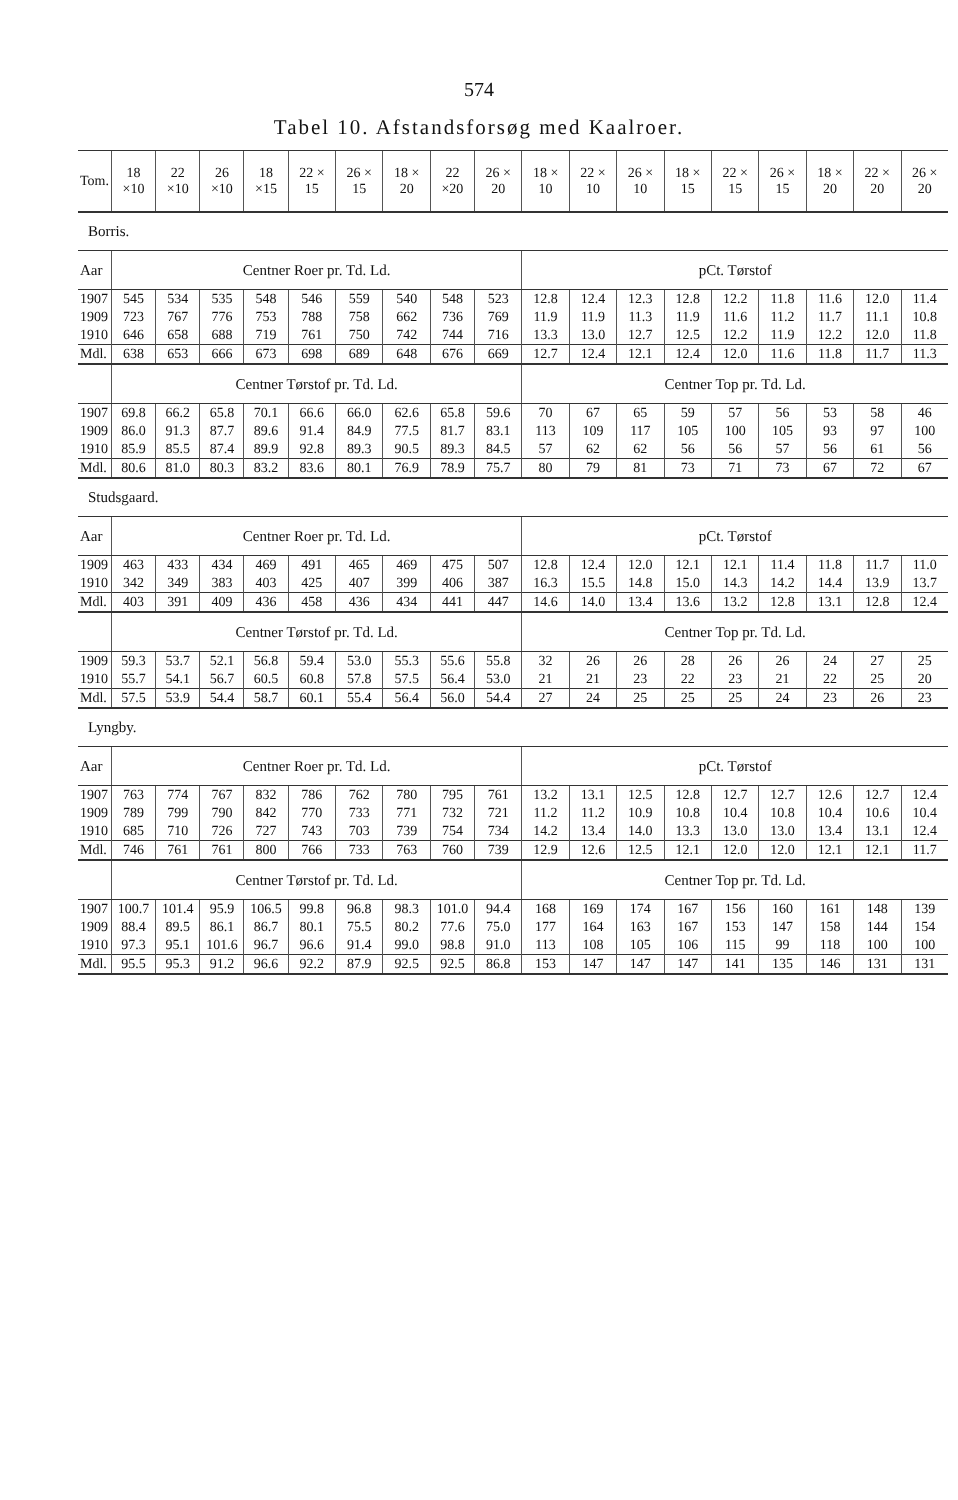574
Tabel 10. Afstandsforsøg med Kaalroer.
| Tom. | 18 ×10 | 22 ×10 | 26 ×10 | 18 ×15 | 22 × 15 | 26 × 15 | 18 × 20 | 22 ×20 | 26 × 20 | 18 × 10 | 22 × 10 | 26 × 10 | 18 × 15 | 22 × 15 | 26 × 15 | 18 × 20 | 22 × 20 | 26 × 20 |
| Borris. | | | | | | | | | | | | | | | | | | |
| Aar | Centner Roer pr. Td. Ld. | | | | | | | | | pCt. Tørstof | | | | | | | | |
| 1907 | 545 | 534 | 535 | 548 | 546 | 559 | 540 | 548 | 523 | 12.8 | 12.4 | 12.3 | 12.8 | 12.2 | 11.8 | 11.6 | 12.0 | 11.4 |
| 1909 | 723 | 767 | 776 | 753 | 788 | 758 | 662 | 736 | 769 | 11.9 | 11.9 | 11.3 | 11.9 | 11.6 | 11.2 | 11.7 | 11.1 | 10.8 |
| 1910 | 646 | 658 | 688 | 719 | 761 | 750 | 742 | 744 | 716 | 13.3 | 13.0 | 12.7 | 12.5 | 12.2 | 11.9 | 12.2 | 12.0 | 11.8 |
| Mdl. | 638 | 653 | 666 | 673 | 698 | 689 | 648 | 676 | 669 | 12.7 | 12.4 | 12.1 | 12.4 | 12.0 | 11.6 | 11.8 | 11.7 | 11.3 |
| | Centner Tørstof pr. Td. Ld. | | | | | | | | | Centner Top pr. Td. Ld. | | | | | | | | |
| 1907 | 69.8 | 66.2 | 65.8 | 70.1 | 66.6 | 66.0 | 62.6 | 65.8 | 59.6 | 70 | 67 | 65 | 59 | 57 | 56 | 53 | 58 | 46 |
| 1909 | 86.0 | 91.3 | 87.7 | 89.6 | 91.4 | 84.9 | 77.5 | 81.7 | 83.1 | 113 | 109 | 117 | 105 | 100 | 105 | 93 | 97 | 100 |
| 1910 | 85.9 | 85.5 | 87.4 | 89.9 | 92.8 | 89.3 | 90.5 | 89.3 | 84.5 | 57 | 62 | 62 | 56 | 56 | 57 | 56 | 61 | 56 |
| Mdl. | 80.6 | 81.0 | 80.3 | 83.2 | 83.6 | 80.1 | 76.9 | 78.9 | 75.7 | 80 | 79 | 81 | 73 | 71 | 73 | 67 | 72 | 67 |
| Studsgaard. | | | | | | | | | | | | | | | | | | |
| Aar | Centner Roer pr. Td. Ld. | | | | | | | | | pCt. Tørstof | | | | | | | | |
| 1909 | 463 | 433 | 434 | 469 | 491 | 465 | 469 | 475 | 507 | 12.8 | 12.4 | 12.0 | 12.1 | 12.1 | 11.4 | 11.8 | 11.7 | 11.0 |
| 1910 | 342 | 349 | 383 | 403 | 425 | 407 | 399 | 406 | 387 | 16.3 | 15.5 | 14.8 | 15.0 | 14.3 | 14.2 | 14.4 | 13.9 | 13.7 |
| Mdl. | 403 | 391 | 409 | 436 | 458 | 436 | 434 | 441 | 447 | 14.6 | 14.0 | 13.4 | 13.6 | 13.2 | 12.8 | 13.1 | 12.8 | 12.4 |
| | Centner Tørstof pr. Td. Ld. | | | | | | | | | Centner Top pr. Td. Ld. | | | | | | | | |
| 1909 | 59.3 | 53.7 | 52.1 | 56.8 | 59.4 | 53.0 | 55.3 | 55.6 | 55.8 | 32 | 26 | 26 | 28 | 26 | 26 | 24 | 27 | 25 |
| 1910 | 55.7 | 54.1 | 56.7 | 60.5 | 60.8 | 57.8 | 57.5 | 56.4 | 53.0 | 21 | 21 | 23 | 22 | 23 | 21 | 22 | 25 | 20 |
| Mdl. | 57.5 | 53.9 | 54.4 | 58.7 | 60.1 | 55.4 | 56.4 | 56.0 | 54.4 | 27 | 24 | 25 | 25 | 25 | 24 | 23 | 26 | 23 |
| Lyngby. | | | | | | | | | | | | | | | | | | |
| Aar | Centner Roer pr. Td. Ld. | | | | | | | | | pCt. Tørstof | | | | | | | | |
| 1907 | 763 | 774 | 767 | 832 | 786 | 762 | 780 | 795 | 761 | 13.2 | 13.1 | 12.5 | 12.8 | 12.7 | 12.7 | 12.6 | 12.7 | 12.4 |
| 1909 | 789 | 799 | 790 | 842 | 770 | 733 | 771 | 732 | 721 | 11.2 | 11.2 | 10.9 | 10.8 | 10.4 | 10.8 | 10.4 | 10.6 | 10.4 |
| 1910 | 685 | 710 | 726 | 727 | 743 | 703 | 739 | 754 | 734 | 14.2 | 13.4 | 14.0 | 13.3 | 13.0 | 13.0 | 13.4 | 13.1 | 12.4 |
| Mdl. | 746 | 761 | 761 | 800 | 766 | 733 | 763 | 760 | 739 | 12.9 | 12.6 | 12.5 | 12.1 | 12.0 | 12.0 | 12.1 | 12.1 | 11.7 |
| | Centner Tørstof pr. Td. Ld. | | | | | | | | | Centner Top pr. Td. Ld. | | | | | | | | |
| 1907 | 100.7 | 101.4 | 95.9 | 106.5 | 99.8 | 96.8 | 98.3 | 101.0 | 94.4 | 168 | 169 | 174 | 167 | 156 | 160 | 161 | 148 | 139 |
| 1909 | 88.4 | 89.5 | 86.1 | 86.7 | 80.1 | 75.5 | 80.2 | 77.6 | 75.0 | 177 | 164 | 163 | 167 | 153 | 147 | 158 | 144 | 154 |
| 1910 | 97.3 | 95.1 | 101.6 | 96.7 | 96.6 | 91.4 | 99.0 | 98.8 | 91.0 | 113 | 108 | 105 | 106 | 115 | 99 | 118 | 100 | 100 |
| Mdl. | 95.5 | 95.3 | 91.2 | 96.6 | 92.2 | 87.9 | 92.5 | 92.5 | 86.8 | 153 | 147 | 147 | 147 | 141 | 135 | 146 | 131 | 131 |